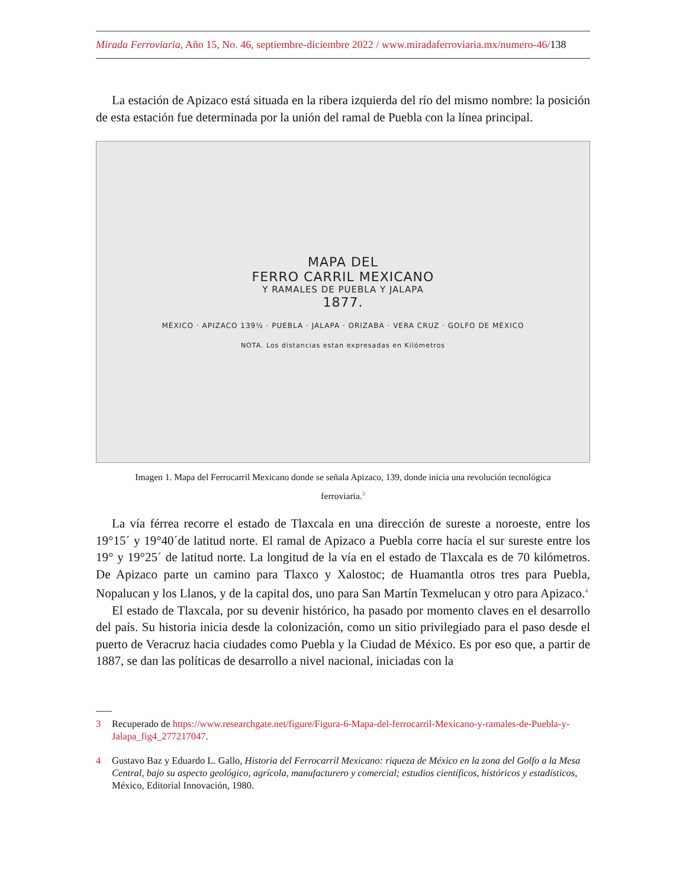Mirada Ferroviaria, Año 15, No. 46, septiembre-diciembre 2022 / www.miradaferroviaria.mx/numero-46/138
La estación de Apizaco está situada en la ribera izquierda del río del mismo nombre: la posición de esta estación fue determinada por la unión del ramal de Puebla con la línea principal.
MAPA DEL
FERRO CARRIL MEXICANO
Y RAMALES DE PUEBLA Y JALAPA
1877.
MÉXICO · APIZACO 139½ · PUEBLA · JALAPA · ORIZABA · VERA CRUZ · GOLFO DE MÉXICO
NOTA. Los distancias estan expresadas en Kilómetros
Imagen 1. Mapa del Ferrocarril Mexicano donde se señala Apizaco, 139, donde inicia una revolución tecnológica ferroviaria.<sup>3</sup>
La vía férrea recorre el estado de Tlaxcala en una dirección de sureste a noroeste, entre los 19°15´ y 19°40´de latitud norte. El ramal de Apizaco a Puebla corre hacía el sur sureste entre los 19° y 19°25´ de latitud norte. La longitud de la vía en el estado de Tlaxcala es de 70 kilómetros. De Apizaco parte un camino para Tlaxco y Xalostoc; de Huamantla otros tres para Puebla, Nopalucan y los Llanos, y de la capital dos, uno para San Martín Texmelucan y otro para Apizaco.<sup>4</sup>
El estado de Tlaxcala, por su devenir histórico, ha pasado por momento claves en el desarrollo del país. Su historia inicia desde la colonización, como un sitio privilegiado para el paso desde el puerto de Veracruz hacia ciudades como Puebla y la Ciudad de México. Es por eso que, a partir de 1887, se dan las políticas de desarrollo a nivel nacional, iniciadas con la
3 Recuperado de https://www.researchgate.net/figure/Figura-6-Mapa-del-ferrocarril-Mexicano-y-ramales-de-Puebla-y-Jalapa_fig4_277217047.
4 Gustavo Baz y Eduardo L. Gallo, Historia del Ferrocarril Mexicano: riqueza de México en la zona del Golfo a la Mesa Central, bajo su aspecto geológico, agrícola, manufacturero y comercial; estudios científicos, históricos y estadísticos, México, Editorial Innovación, 1980.